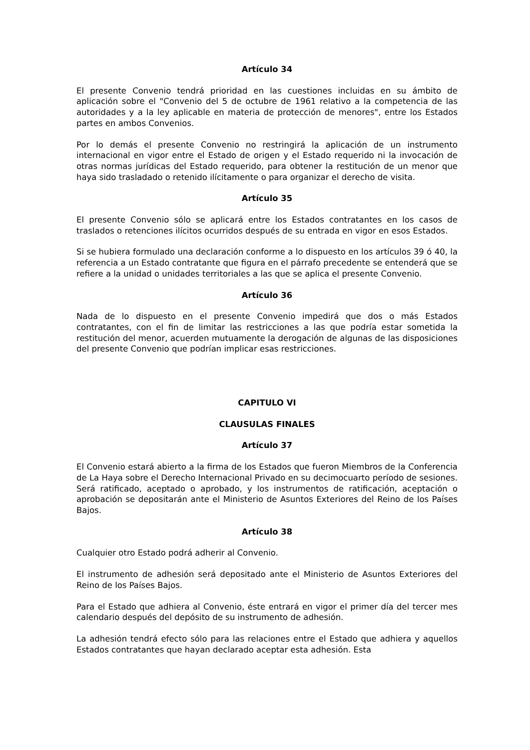Artículo 34
El presente Convenio tendrá prioridad en las cuestiones incluidas en su ámbito de aplicación sobre el "Convenio del 5 de octubre de 1961 relativo a la competencia de las autoridades y a la ley aplicable en materia de protección de menores", entre los Estados partes en ambos Convenios.
Por lo demás el presente Convenio no restringirá la aplicación de un instrumento internacional en vigor entre el Estado de origen y el Estado requerido ni la invocación de otras normas jurídicas del Estado requerido, para obtener la restitución de un menor que haya sido trasladado o retenido ilícitamente o para organizar el derecho de visita.
Artículo 35
El presente Convenio sólo se aplicará entre los Estados contratantes en los casos de traslados o retenciones ilícitos ocurridos después de su entrada en vigor en esos Estados.
Si se hubiera formulado una declaración conforme a lo dispuesto en los artículos 39 ó 40, la referencia a un Estado contratante que figura en el párrafo precedente se entenderá que se refiere a la unidad o unidades territoriales a las que se aplica el presente Convenio.
Artículo 36
Nada de lo dispuesto en el presente Convenio impedirá que dos o más Estados contratantes, con el fin de limitar las restricciones a las que podría estar sometida la restitución del menor, acuerden mutuamente la derogación de algunas de las disposiciones del presente Convenio que podrían implicar esas restricciones.
CAPITULO VI
CLAUSULAS FINALES
Artículo 37
El Convenio estará abierto a la firma de los Estados que fueron Miembros de la Conferencia de La Haya sobre el Derecho Internacional Privado en su decimocuarto período de sesiones. Será ratificado, aceptado o aprobado, y los instrumentos de ratificación, aceptación o aprobación se depositarán ante el Ministerio de Asuntos Exteriores del Reino de los Países Bajos.
Artículo 38
Cualquier otro Estado podrá adherir al Convenio.
El instrumento de adhesión será depositado ante el Ministerio de Asuntos Exteriores del Reino de los Países Bajos.
Para el Estado que adhiera al Convenio, éste entrará en vigor el primer día del tercer mes calendario después del depósito de su instrumento de adhesión.
La adhesión tendrá efecto sólo para las relaciones entre el Estado que adhiera y aquellos Estados contratantes que hayan declarado aceptar esta adhesión. Esta